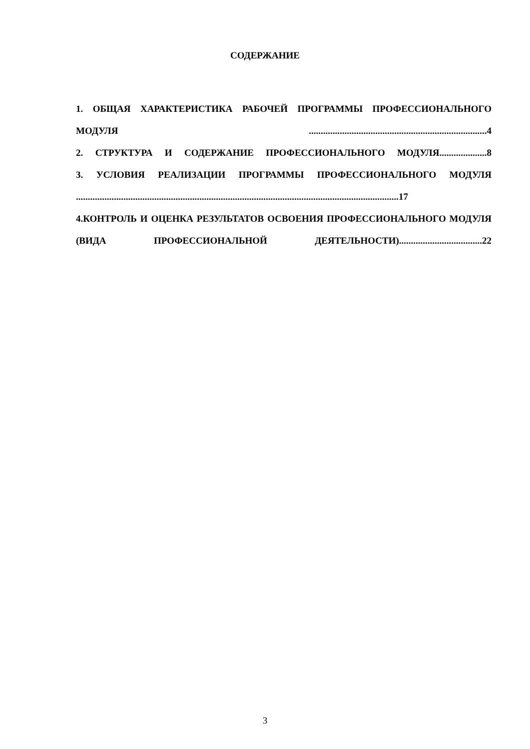СОДЕРЖАНИЕ
1. ОБЩАЯ ХАРАКТЕРИСТИКА РАБОЧЕЙ ПРОГРАММЫ ПРОФЕССИОНАЛЬНОГО МОДУЛЯ ...........................................................................4
2. СТРУКТУРА И СОДЕРЖАНИЕ ПРОФЕССИОНАЛЬНОГО МОДУЛЯ....................8
3. УСЛОВИЯ РЕАЛИЗАЦИИ ПРОГРАММЫ ПРОФЕССИОНАЛЬНОГО МОДУЛЯ ........................................................................................................................................17
4.КОНТРОЛЬ И ОЦЕНКА РЕЗУЛЬТАТОВ ОСВОЕНИЯ ПРОФЕССИОНАЛЬНОГО МОДУЛЯ (ВИДА ПРОФЕССИОНАЛЬНОЙ ДЕЯТЕЛЬНОСТИ)...................................22
3